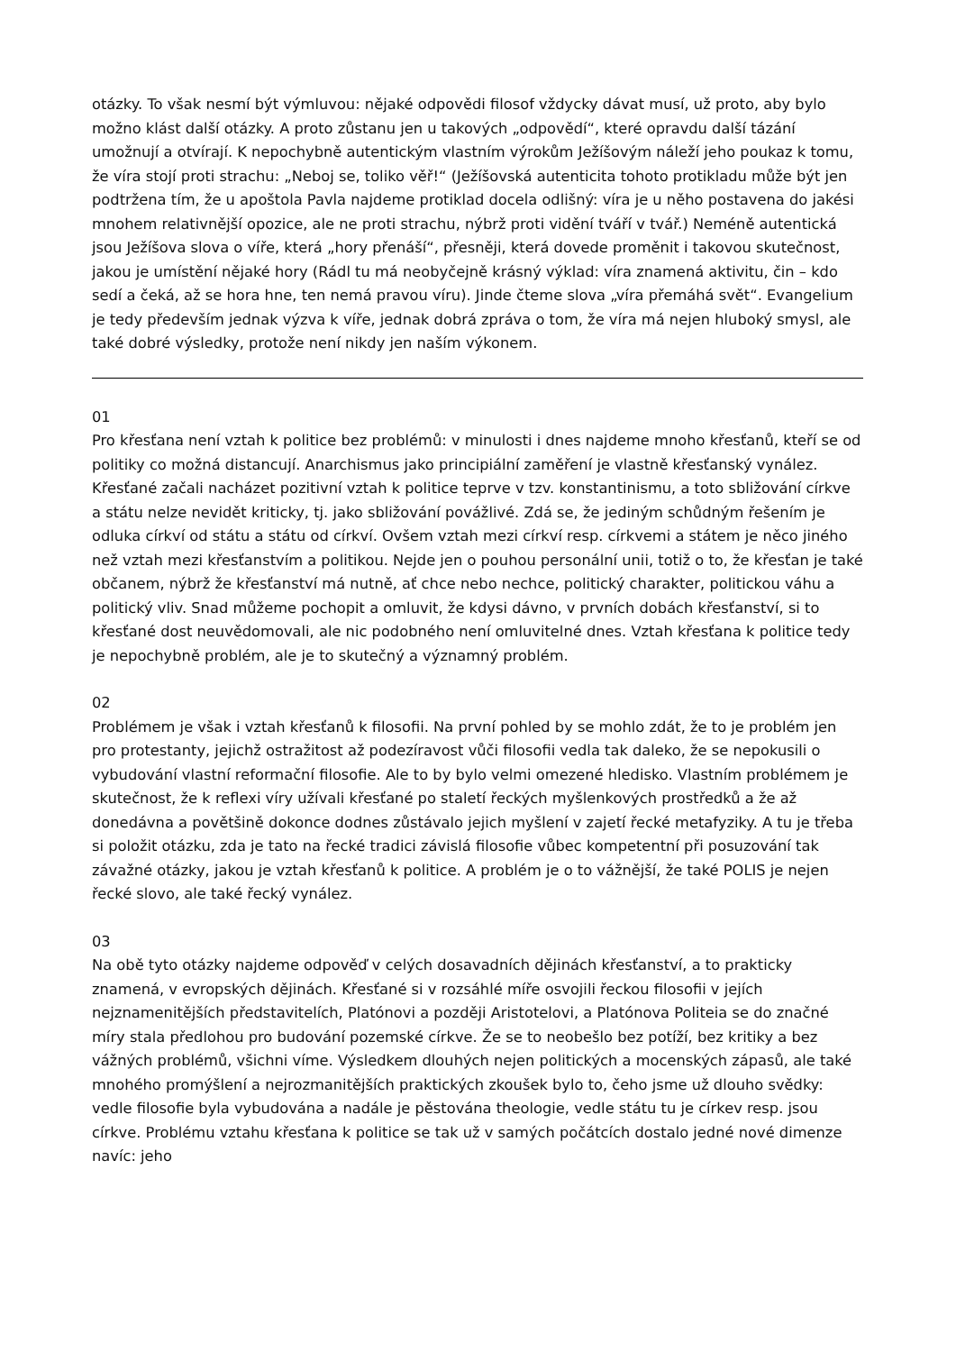otázky. To však nesmí být výmluvou: nějaké odpovědi filosof vždycky dávat musí, už proto, aby bylo možno klást další otázky. A proto zůstanu jen u takových „odpovědí“, které opravdu další tázání umožnují a otvírají. K nepochybně autentickým vlastním výrokům Ježíšovým náleží jeho poukaz k tomu, že víra stojí proti strachu: „Neboj se, toliko věř!“ (Ježíšovská autenticita tohoto protikladu může být jen podtržena tím, že u apoštola Pavla najdeme protiklad docela odlišný: víra je u něho postavena do jakési mnohem relativnější opozice, ale ne proti strachu, nýbrž proti vidění tváří v tvář.) Neméně autentická jsou Ježíšova slova o víře, která „hory přenáší“, přesněji, která dovede proměnit i takovou skutečnost, jakou je umístění nějaké hory (Rádl tu má neobyčejně krásný výklad: víra znamená aktivitu, čin – kdo sedí a čeká, až se hora hne, ten nemá pravou víru). Jinde čteme slova „víra přemáhá svět“. Evangelium je tedy především jednak výzva k víře, jednak dobrá zpráva o tom, že víra má nejen hluboký smysl, ale také dobré výsledky, protože není nikdy jen naším výkonem.
01
Pro křesťana není vztah k politice bez problémů: v minulosti i dnes najdeme mnoho křesťanů, kteří se od politiky co možná distancují. Anarchismus jako principiální zaměření je vlastně křesťanský vynález. Křesťané začali nacházet pozitivní vztah k politice teprve v tzv. konstantinismu, a toto sbližování církve a státu nelze nevidět kriticky, tj. jako sbližování povážlivé. Zdá se, že jediným schůdným řešením je odluka církví od státu a státu od církví. Ovšem vztah mezi církví resp. církvemi a státem je něco jiného než vztah mezi křesťanstvím a politikou. Nejde jen o pouhou personální unii, totiž o to, že křesťan je také občanem, nýbrž že křesťanství má nutně, ať chce nebo nechce, politický charakter, politickou váhu a politický vliv. Snad můžeme pochopit a omluvit, že kdysi dávno, v prvních dobách křesťanství, si to křesťané dost neuvědomovali, ale nic podobného není omluvitelné dnes. Vztah křesťana k politice tedy je nepochybně problém, ale je to skutečný a významný problém.
02
Problémem je však i vztah křesťanů k filosofii. Na první pohled by se mohlo zdát, že to je problém jen pro protestanty, jejichž ostražitost až podezíravost vůči filosofii vedla tak daleko, že se nepokusili o vybudování vlastní reformační filosofie. Ale to by bylo velmi omezené hledisko. Vlastním problémem je skutečnost, že k reflexi víry užívali křesťané po staletí řeckých myšlenkových prostředků a že až donedávna a povětšině dokonce dodnes zůstávalo jejich myšlení v zajetí řecké metafyziky. A tu je třeba si položit otázku, zda je tato na řecké tradici závislá filosofie vůbec kompetentní při posuzování tak závažné otázky, jakou je vztah křesťanů k politice. A problém je o to vážnější, že také POLIS je nejen řecké slovo, ale také řecký vynález.
03
Na obě tyto otázky najdeme odpověď v celých dosavadních dějinách křesťanství, a to prakticky znamená, v evropských dějinách. Křesťané si v rozsáhlé míře osvojili řeckou filosofii v jejích nejznamenitějších představitelích, Platónovi a později Aristotelovi, a Platónova Politeia se do značné míry stala předlohou pro budování pozemské církve. Že se to neobešlo bez potíží, bez kritiky a bez vážných problémů, všichni víme. Výsledkem dlouhých nejen politických a mocenských zápasů, ale také mnohého promýšlení a nejrozmanitějších praktických zkoušek bylo to, čeho jsme už dlouho svědky: vedle filosofie byla vybudována a nadále je pěstována theologie, vedle státu tu je církev resp. jsou církve. Problému vztahu křesťana k politice se tak už v samých počátcích dostalo jedné nové dimenze navíc: jeho